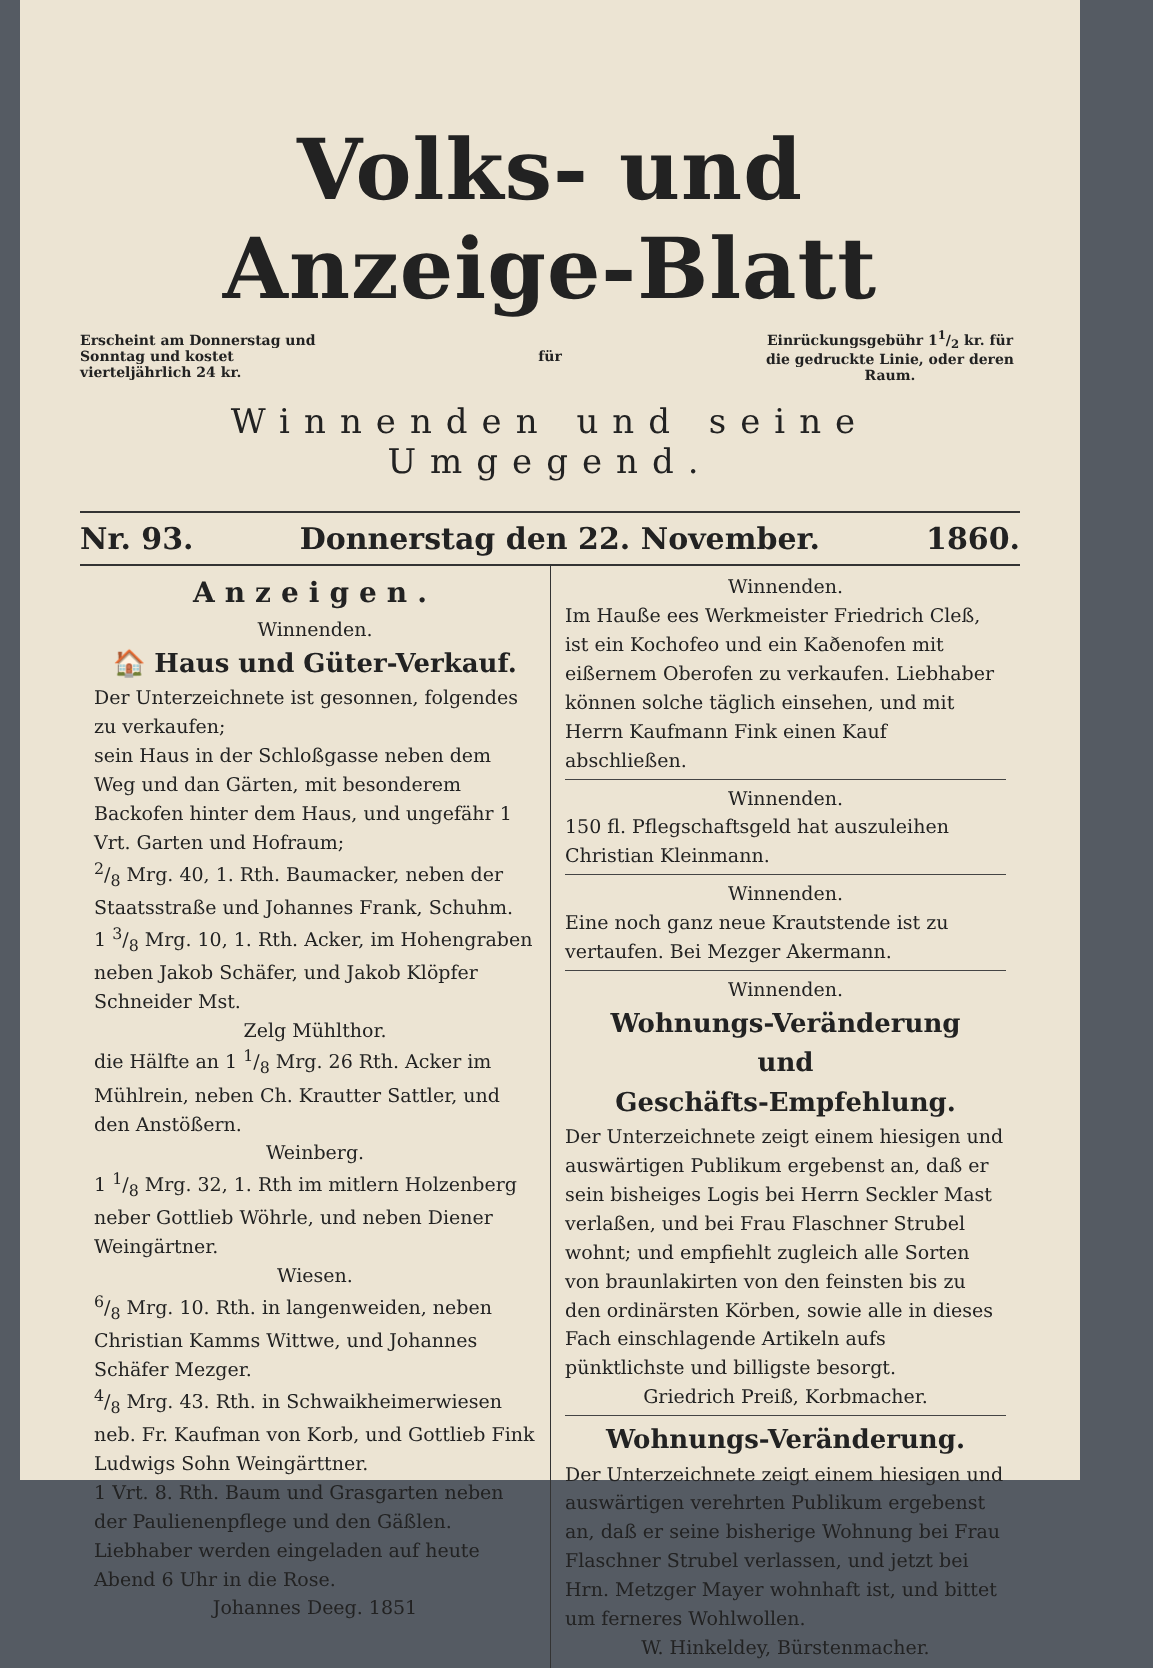Volks- und Anzeige-Blatt
Erscheint am Donnerstag und Sonntag und kostet vierteljährlich 24 kr.
für
Einrückungsgebühr 11/2 kr. für die gedruckte Linie, oder deren Raum.
Winnenden und seine Umgegend.
Nr. 93. Donnerstag den 22. November. 1860.
Anzeigen.
Winnenden.
🏠 Haus und Güter-Verkauf.
Der Unterzeichnete ist gesonnen, folgendes zu verkaufen;
sein Haus in der Schloßgasse neben dem Weg und dan Gärten, mit besonderem Backofen hinter dem Haus, und ungefähr 1 Vrt. Garten und Hofraum;
2/8 Mrg. 40, 1. Rth. Baumacker, neben der Staatsstraße und Johannes Frank, Schuhm.
1 3/8 Mrg. 10, 1. Rth. Acker, im Hohengraben neben Jakob Schäfer, und Jakob Klöpfer Schneider Mst.
Zelg Mühlthor.
die Hälfte an 1 1/8 Mrg. 26 Rth. Acker im Mühlrein, neben Ch. Krautter Sattler, und den Anstößern.
Weinberg.
1 1/8 Mrg. 32, 1. Rth im mitlern Holzenberg neber Gottlieb Wöhrle, und neben Diener Weingärtner.
Wiesen.
6/8 Mrg. 10. Rth. in langenweiden, neben Christian Kamms Wittwe, und Johannes Schäfer Mezger.
4/8 Mrg. 43. Rth. in Schwaikheimerwiesen neb. Fr. Kaufman von Korb, und Gottlieb Fink Ludwigs Sohn Weingärttner.
1 Vrt. 8. Rth. Baum und Grasgarten neben der Paulienenpflege und den Gäßlen.
Liebhaber werden eingeladen auf heute Abend 6 Uhr in die Rose.
Johannes Deeg. 1851
Winnenden.
Im Hauße ees Werkmeister Friedrich Cleß, ist ein Kochofeo und ein Kaðenofen mit eißernem Oberofen zu verkaufen. Liebhaber können solche täglich einsehen, und mit Herrn Kaufmann Fink einen Kauf abschließen.
Winnenden.
150 fl. Pflegschaftsgeld hat auszuleihen Christian Kleinmann.
Winnenden.
Eine noch ganz neue Krautstende ist zu vertaufen. Bei Mezger Akermann.
Winnenden.
Wohnungs-Veränderung
und
Geschäfts-Empfehlung.
Der Unterzeichnete zeigt einem hiesigen und auswärtigen Publikum ergebenst an, daß er sein bisheiges Logis bei Herrn Seckler Mast verlaßen, und bei Frau Flaschner Strubel wohnt; und empfiehlt zugleich alle Sorten von braunlakirten von den feinsten bis zu den ordinärsten Körben, sowie alle in dieses Fach einschlagende Artikeln aufs pünktlichste und billigste besorgt.
Griedrich Preiß, Korbmacher.
Wohnungs-Veränderung.
Der Unterzeichnete zeigt einem hiesigen und auswärtigen verehrten Publikum ergebenst an, daß er seine bisherige Wohnung bei Frau Flaschner Strubel verlassen, und jetzt bei Hrn. Metzger Mayer wohnhaft ist, und bittet um ferneres Wohlwollen.
W. Hinkeldey, Bürstenmacher.